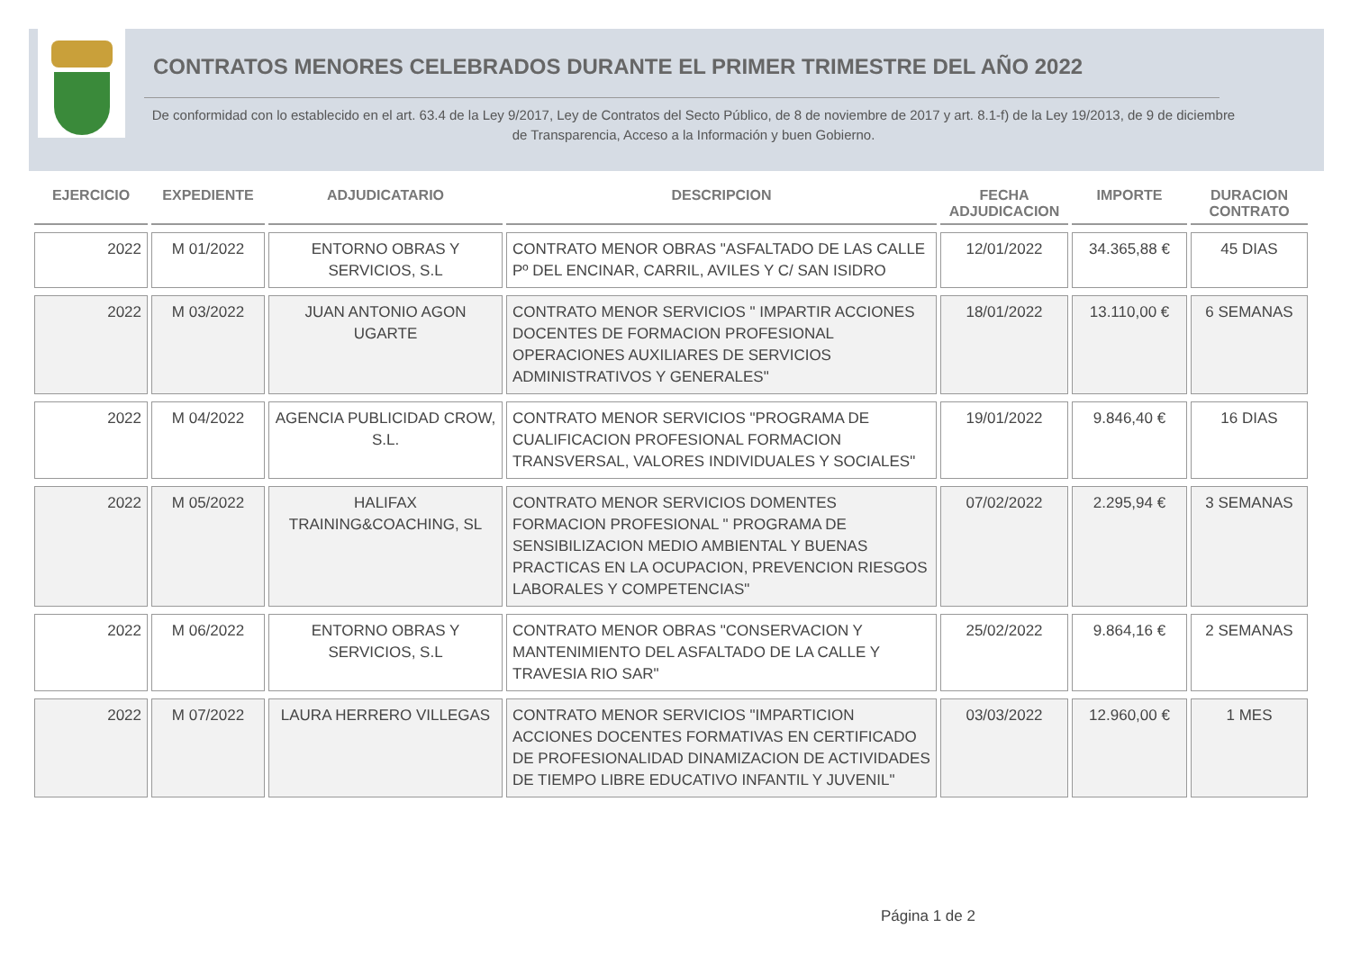CONTRATOS MENORES CELEBRADOS DURANTE EL PRIMER TRIMESTRE DEL AÑO 2022
De conformidad con lo establecido en el art. 63.4 de la Ley 9/2017, Ley de Contratos del Secto Público, de 8 de noviembre de 2017 y art. 8.1-f) de la Ley 19/2013, de 9 de diciembre de Transparencia, Acceso a la Información y buen Gobierno.
| EJERCICIO | EXPEDIENTE | ADJUDICATARIO | DESCRIPCION | FECHA ADJUDICACION | IMPORTE | DURACION CONTRATO |
| --- | --- | --- | --- | --- | --- | --- |
| 2022 | M 01/2022 | ENTORNO OBRAS Y SERVICIOS, S.L | CONTRATO MENOR OBRAS "ASFALTADO DE LAS CALLE Pº DEL ENCINAR, CARRIL, AVILES Y C/ SAN ISIDRO | 12/01/2022 | 34.365,88 € | 45 DIAS |
| 2022 | M 03/2022 | JUAN ANTONIO AGON UGARTE | CONTRATO MENOR SERVICIOS " IMPARTIR ACCIONES DOCENTES DE FORMACION PROFESIONAL OPERACIONES AUXILIARES DE SERVICIOS ADMINISTRATIVOS Y GENERALES" | 18/01/2022 | 13.110,00 € | 6 SEMANAS |
| 2022 | M 04/2022 | AGENCIA PUBLICIDAD CROW, S.L. | CONTRATO MENOR SERVICIOS "PROGRAMA DE CUALIFICACION PROFESIONAL FORMACION TRANSVERSAL, VALORES INDIVIDUALES Y SOCIALES" | 19/01/2022 | 9.846,40 € | 16 DIAS |
| 2022 | M 05/2022 | HALIFAX TRAINING&COACHING, SL | CONTRATO MENOR SERVICIOS DOMENTES FORMACION PROFESIONAL " PROGRAMA DE SENSIBILIZACION MEDIO AMBIENTAL Y BUENAS PRACTICAS EN LA OCUPACION, PREVENCION RIESGOS LABORALES Y COMPETENCIAS" | 07/02/2022 | 2.295,94 € | 3 SEMANAS |
| 2022 | M 06/2022 | ENTORNO OBRAS Y SERVICIOS, S.L | CONTRATO MENOR OBRAS "CONSERVACION Y MANTENIMIENTO DEL ASFALTADO DE LA CALLE Y TRAVESIA RIO SAR" | 25/02/2022 | 9.864,16 € | 2 SEMANAS |
| 2022 | M 07/2022 | LAURA HERRERO VILLEGAS | CONTRATO MENOR SERVICIOS "IMPARTICION ACCIONES DOCENTES FORMATIVAS EN CERTIFICADO DE PROFESIONALIDAD DINAMIZACION DE ACTIVIDADES DE TIEMPO LIBRE EDUCATIVO INFANTIL Y JUVENIL" | 03/03/2022 | 12.960,00 € | 1 MES |
Página 1 de 2